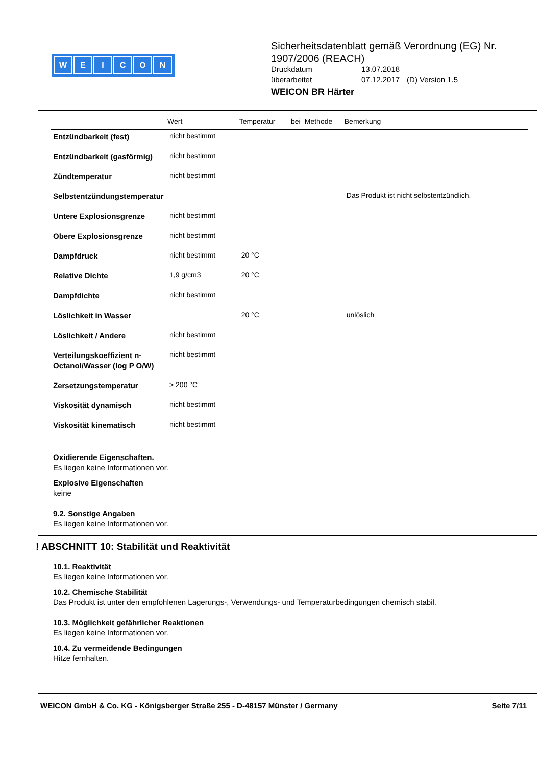WEICON
Sicherheitsdatenblatt gemäß Verordnung (EG) Nr.
1907/2006 (REACH)
| Druckdatum | 13.07.2018 | |
| überarbeitet | 07.12.2017 | (D) Version 1.5 |
WEICON BR Härter
| | Wert | Temperatur | bei | Methode | Bemerkung |
| --- | --- | --- | --- | --- | --- |
| Entzündbarkeit (fest) | nicht bestimmt | | | | |
| Entzündbarkeit (gasförmig) | nicht bestimmt | | | | |
| Zündtemperatur | nicht bestimmt | | | | |
| Selbstentzündungstemperatur | | | | | Das Produkt ist nicht selbstentzündlich. |
| Untere Explosionsgrenze | nicht bestimmt | | | | |
| Obere Explosionsgrenze | nicht bestimmt | | | | |
| Dampfdruck | nicht bestimmt | 20 °C | | | |
| Relative Dichte | 1,9 g/cm3 | 20 °C | | | |
| Dampfdichte | nicht bestimmt | | | | |
| Löslichkeit in Wasser | | 20 °C | | | unlöslich |
| Löslichkeit / Andere | nicht bestimmt | | | | |
| Verteilungskoeffizient n-Octanol/Wasser (log P O/W) | nicht bestimmt | | | | |
| Zersetzungstemperatur | > 200 °C | | | | |
| Viskosität dynamisch | nicht bestimmt | | | | |
| Viskosität kinematisch | nicht bestimmt | | | | |
Oxidierende Eigenschaften.
Es liegen keine Informationen vor.
Explosive Eigenschaften
keine
9.2. Sonstige Angaben
Es liegen keine Informationen vor.
! ABSCHNITT 10: Stabilität und Reaktivität
10.1. Reaktivität
Es liegen keine Informationen vor.
10.2. Chemische Stabilität
Das Produkt ist unter den empfohlenen Lagerungs-, Verwendungs- und Temperaturbedingungen chemisch stabil.
10.3. Möglichkeit gefährlicher Reaktionen
Es liegen keine Informationen vor.
10.4. Zu vermeidende Bedingungen
Hitze fernhalten.
WEICON GmbH & Co. KG - Königsberger Straße 255 - D-48157 Münster / Germany Seite 7/11